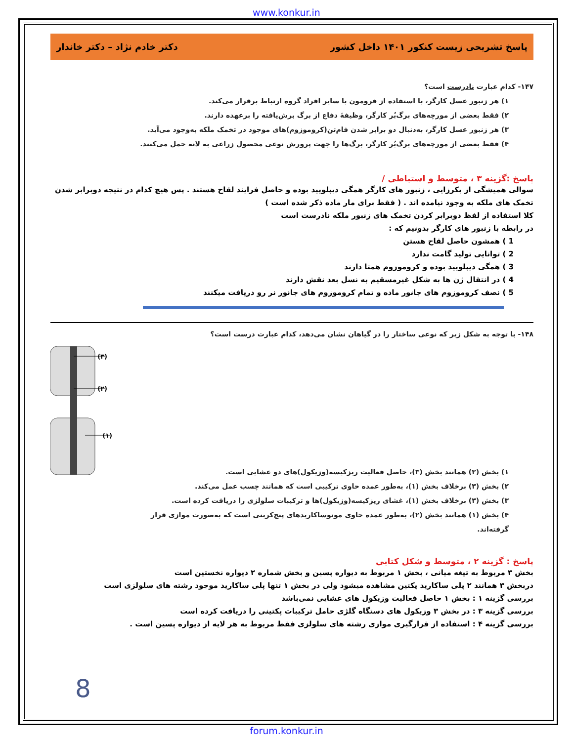www.konkur.in
پاسخ تشریحی زیست کنکور ۱۴۰۱ داخل کشور دکتر خادم نژاد – دکتر خاندار
۱۴۷- کدام عبارت نادرست است؟
۱) هر زنبور عسل کارگر، با استفاده از فرومون با سایر افراد گروه ارتباط برقرار می‌کند.
۲) فقط بعضی از مورچه‌های برگ‌بُر کارگر، وظیفهٔ دفاع از برگ برش‌یافته را برعهده دارند.
۳) هر زنبور عسل کارگر، به‌دنبال دو برابر شدن فام‌تن(کروموزوم)های موجود در تخمک ملکه به‌وجود می‌آید.
۴) فقط بعضی از مورچه‌های برگ‌بُر کارگر، برگ‌ها را جهت پرورش نوعی محصول زراعی به لانه حمل می‌کنند.
پاسخ :گزینه ۳ ، متوسط و استباطی /
سوالی همیشگی از بکرزایی ، زنبور های کارگر همگی دیپلویید بوده و حاصل فرایند لقاح هستند . پس هیچ کدام در نتیجه دوبرابر شدن تخمک های ملکه به وجود نیامده اند . ( فقط برای مار ماده ذکر شده است )
کلا استفاده از لفظ دوبرابر کردن تخمک های زنبور ملکه نادرست است
در رابطه با زنبور های کارگر بدونیم که :
1 ) همشون حاصل لقاح هستن
2 ) توانایی تولید گامت ندارد
3 ) همگی دیپلویید بوده و کروموزوم همتا دارند
4 ) در انتقال ژن ها به شکل غیرمسقیم به نسل بعد نقش دارند
5 ) نصف کروموزوم های جانور ماده و تمام کروموزوم های جانور نر رو دریافت میکنند
۱۴۸- با توجه به شکل زیر که نوعی ساختار را در گیاهان نشان می‌دهد، کدام عبارت درست است؟
۱) بخش (۲) همانند بخش (۳)، حاصل فعالیت ریزکیسه(وزیکول)های دو غشایی است.
۲) بخش (۳) برخلاف بخش (۱)، به‌طور عمده حاوی ترکیبی است که همانند چسب عمل می‌کند.
۳) بخش (۳) برخلاف بخش (۱)، غشای ریزکیسه(وزیکول)ها و ترکیبات سلولزی را دریافت کرده است.
۴) بخش (۱) همانند بخش (۲)، به‌طور عمده حاوی مونوساکاریدهای پنج‌کربنی است که به‌صورت موازی قرار گرفته‌اند.
(۳)
(۲)
(۱)
پاسخ : گزینه ۲ ، متوسط و شکل کتابی
بخش ۳ مربوط به تیغه میانی ، بخش ۱ مربوط به دیواره پسین و بخش شماره ۲ دیواره نخستین است
دربخش ۳ همانند ۲ پلی ساکارید پکتین مشاهده میشود ولی در بخش ۱ تنها پلی ساکارید موجود رشته های سلولزی است
بررسی گزینه ۱ : بخش ۱ حاصل فعالیت وزیکول های غشایی نمی‌باشد
بررسی گزینه ۳ : در بخش ۳ وزیکول های دستگاه گلژی حامل ترکیبات پکتینی را دریافت کرده است
بررسی گزینه ۴ : استفاده از قرارگیری موازی رشته های سلولزی فقط مربوط به هر لایه از دیواره پسین است .
8
forum.konkur.in